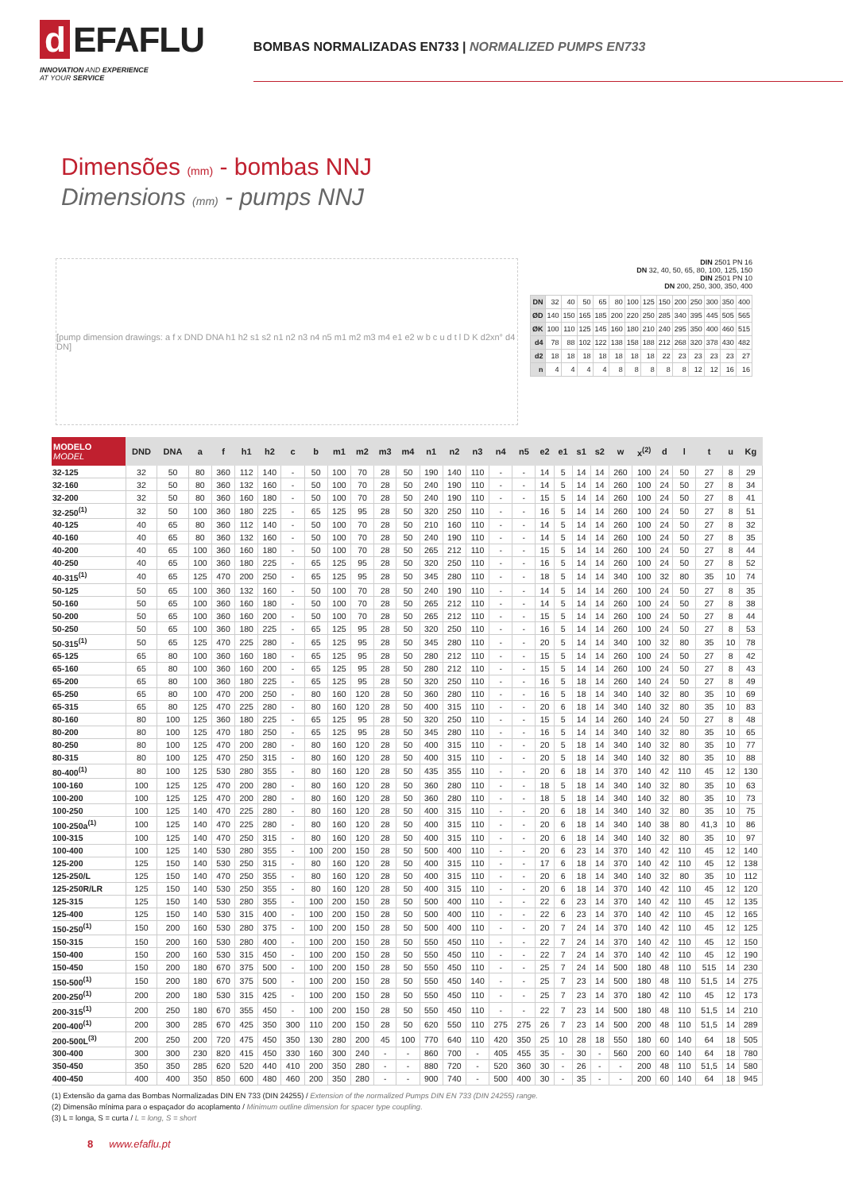d EFAFLU
INNOVATION AND EXPERIENCE
AT YOUR SERVICE
BOMBAS NORMALIZADAS EN733 | NORMALIZED PUMPS EN733
Dimensões (mm) - bombas NNJ
Dimensions (mm) - pumps NNJ
[pump dimension drawings: a f x DND DNA h1 h2 s1 s2 n1 n2 n3 n4 n5 m1 m2 m3 m4 e1 e2 w b c u d t l D K d2xn° d4 DN]
DIN 2501 PN 16
DN 32, 40, 50, 65, 80, 100, 125, 150
DIN 2501 PN 10
DN 200, 250, 300, 350, 400
| DN | 32 | 40 | 50 | 65 | 80 | 100 | 125 | 150 | 200 | 250 | 300 | 350 | 400 |
| ØD | 140 | 150 | 165 | 185 | 200 | 220 | 250 | 285 | 340 | 395 | 445 | 505 | 565 |
| ØK | 100 | 110 | 125 | 145 | 160 | 180 | 210 | 240 | 295 | 350 | 400 | 460 | 515 |
| d4 | 78 | 88 | 102 | 122 | 138 | 158 | 188 | 212 | 268 | 320 | 378 | 430 | 482 |
| d2 | 18 | 18 | 18 | 18 | 18 | 18 | 18 | 22 | 23 | 23 | 23 | 23 | 27 |
| n | 4 | 4 | 4 | 4 | 8 | 8 | 8 | 8 | 8 | 12 | 12 | 16 | 16 |
| MODELO MODEL | DND | DNA | a | f | h1 | h2 | c | b | m1 | m2 | m3 | m4 | n1 | n2 | n3 | n4 | n5 | e2 | e1 | s1 | s2 | w | x<sup>(2)</sup> | d | l | t | u | Kg |
| --- | --- | --- | --- | --- | --- | --- | --- | --- | --- | --- | --- | --- | --- | --- | --- | --- | --- | --- | --- | --- | --- | --- | --- | --- | --- | --- | --- | --- |
| 32-125 | 32 | 50 | 80 | 360 | 112 | 140 | - | 50 | 100 | 70 | 28 | 50 | 190 | 140 | 110 | - | - | 14 | 5 | 14 | 14 | 260 | 100 | 24 | 50 | 27 | 8 | 29 |
| 32-160 | 32 | 50 | 80 | 360 | 132 | 160 | - | 50 | 100 | 70 | 28 | 50 | 240 | 190 | 110 | - | - | 14 | 5 | 14 | 14 | 260 | 100 | 24 | 50 | 27 | 8 | 34 |
| 32-200 | 32 | 50 | 80 | 360 | 160 | 180 | - | 50 | 100 | 70 | 28 | 50 | 240 | 190 | 110 | - | - | 15 | 5 | 14 | 14 | 260 | 100 | 24 | 50 | 27 | 8 | 41 |
| 32-250<sup>(1)</sup> | 32 | 50 | 100 | 360 | 180 | 225 | - | 65 | 125 | 95 | 28 | 50 | 320 | 250 | 110 | - | - | 16 | 5 | 14 | 14 | 260 | 100 | 24 | 50 | 27 | 8 | 51 |
| 40-125 | 40 | 65 | 80 | 360 | 112 | 140 | - | 50 | 100 | 70 | 28 | 50 | 210 | 160 | 110 | - | - | 14 | 5 | 14 | 14 | 260 | 100 | 24 | 50 | 27 | 8 | 32 |
| 40-160 | 40 | 65 | 80 | 360 | 132 | 160 | - | 50 | 100 | 70 | 28 | 50 | 240 | 190 | 110 | - | - | 14 | 5 | 14 | 14 | 260 | 100 | 24 | 50 | 27 | 8 | 35 |
| 40-200 | 40 | 65 | 100 | 360 | 160 | 180 | - | 50 | 100 | 70 | 28 | 50 | 265 | 212 | 110 | - | - | 15 | 5 | 14 | 14 | 260 | 100 | 24 | 50 | 27 | 8 | 44 |
| 40-250 | 40 | 65 | 100 | 360 | 180 | 225 | - | 65 | 125 | 95 | 28 | 50 | 320 | 250 | 110 | - | - | 16 | 5 | 14 | 14 | 260 | 100 | 24 | 50 | 27 | 8 | 52 |
| 40-315<sup>(1)</sup> | 40 | 65 | 125 | 470 | 200 | 250 | - | 65 | 125 | 95 | 28 | 50 | 345 | 280 | 110 | - | - | 18 | 5 | 14 | 14 | 340 | 100 | 32 | 80 | 35 | 10 | 74 |
| 50-125 | 50 | 65 | 100 | 360 | 132 | 160 | - | 50 | 100 | 70 | 28 | 50 | 240 | 190 | 110 | - | - | 14 | 5 | 14 | 14 | 260 | 100 | 24 | 50 | 27 | 8 | 35 |
| 50-160 | 50 | 65 | 100 | 360 | 160 | 180 | - | 50 | 100 | 70 | 28 | 50 | 265 | 212 | 110 | - | - | 14 | 5 | 14 | 14 | 260 | 100 | 24 | 50 | 27 | 8 | 38 |
| 50-200 | 50 | 65 | 100 | 360 | 160 | 200 | - | 50 | 100 | 70 | 28 | 50 | 265 | 212 | 110 | - | - | 15 | 5 | 14 | 14 | 260 | 100 | 24 | 50 | 27 | 8 | 44 |
| 50-250 | 50 | 65 | 100 | 360 | 180 | 225 | - | 65 | 125 | 95 | 28 | 50 | 320 | 250 | 110 | - | - | 16 | 5 | 14 | 14 | 260 | 100 | 24 | 50 | 27 | 8 | 53 |
| 50-315<sup>(1)</sup> | 50 | 65 | 125 | 470 | 225 | 280 | - | 65 | 125 | 95 | 28 | 50 | 345 | 280 | 110 | - | - | 20 | 5 | 14 | 14 | 340 | 100 | 32 | 80 | 35 | 10 | 78 |
| 65-125 | 65 | 80 | 100 | 360 | 160 | 180 | - | 65 | 125 | 95 | 28 | 50 | 280 | 212 | 110 | - | - | 15 | 5 | 14 | 14 | 260 | 100 | 24 | 50 | 27 | 8 | 42 |
| 65-160 | 65 | 80 | 100 | 360 | 160 | 200 | - | 65 | 125 | 95 | 28 | 50 | 280 | 212 | 110 | - | - | 15 | 5 | 14 | 14 | 260 | 100 | 24 | 50 | 27 | 8 | 43 |
| 65-200 | 65 | 80 | 100 | 360 | 180 | 225 | - | 65 | 125 | 95 | 28 | 50 | 320 | 250 | 110 | - | - | 16 | 5 | 18 | 14 | 260 | 140 | 24 | 50 | 27 | 8 | 49 |
| 65-250 | 65 | 80 | 100 | 470 | 200 | 250 | - | 80 | 160 | 120 | 28 | 50 | 360 | 280 | 110 | - | - | 16 | 5 | 18 | 14 | 340 | 140 | 32 | 80 | 35 | 10 | 69 |
| 65-315 | 65 | 80 | 125 | 470 | 225 | 280 | - | 80 | 160 | 120 | 28 | 50 | 400 | 315 | 110 | - | - | 20 | 6 | 18 | 14 | 340 | 140 | 32 | 80 | 35 | 10 | 83 |
| 80-160 | 80 | 100 | 125 | 360 | 180 | 225 | - | 65 | 125 | 95 | 28 | 50 | 320 | 250 | 110 | - | - | 15 | 5 | 14 | 14 | 260 | 140 | 24 | 50 | 27 | 8 | 48 |
| 80-200 | 80 | 100 | 125 | 470 | 180 | 250 | - | 65 | 125 | 95 | 28 | 50 | 345 | 280 | 110 | - | - | 16 | 5 | 14 | 14 | 340 | 140 | 32 | 80 | 35 | 10 | 65 |
| 80-250 | 80 | 100 | 125 | 470 | 200 | 280 | - | 80 | 160 | 120 | 28 | 50 | 400 | 315 | 110 | - | - | 20 | 5 | 18 | 14 | 340 | 140 | 32 | 80 | 35 | 10 | 77 |
| 80-315 | 80 | 100 | 125 | 470 | 250 | 315 | - | 80 | 160 | 120 | 28 | 50 | 400 | 315 | 110 | - | - | 20 | 5 | 18 | 14 | 340 | 140 | 32 | 80 | 35 | 10 | 88 |
| 80-400<sup>(1)</sup> | 80 | 100 | 125 | 530 | 280 | 355 | - | 80 | 160 | 120 | 28 | 50 | 435 | 355 | 110 | - | - | 20 | 6 | 18 | 14 | 370 | 140 | 42 | 110 | 45 | 12 | 130 |
| 100-160 | 100 | 125 | 125 | 470 | 200 | 280 | - | 80 | 160 | 120 | 28 | 50 | 360 | 280 | 110 | - | - | 18 | 5 | 18 | 14 | 340 | 140 | 32 | 80 | 35 | 10 | 63 |
| 100-200 | 100 | 125 | 125 | 470 | 200 | 280 | - | 80 | 160 | 120 | 28 | 50 | 360 | 280 | 110 | - | - | 18 | 5 | 18 | 14 | 340 | 140 | 32 | 80 | 35 | 10 | 73 |
| 100-250 | 100 | 125 | 140 | 470 | 225 | 280 | - | 80 | 160 | 120 | 28 | 50 | 400 | 315 | 110 | - | - | 20 | 6 | 18 | 14 | 340 | 140 | 32 | 80 | 35 | 10 | 75 |
| 100-250a<sup>(1)</sup> | 100 | 125 | 140 | 470 | 225 | 280 | - | 80 | 160 | 120 | 28 | 50 | 400 | 315 | 110 | - | - | 20 | 6 | 18 | 14 | 340 | 140 | 38 | 80 | 41,3 | 10 | 86 |
| 100-315 | 100 | 125 | 140 | 470 | 250 | 315 | - | 80 | 160 | 120 | 28 | 50 | 400 | 315 | 110 | - | - | 20 | 6 | 18 | 14 | 340 | 140 | 32 | 80 | 35 | 10 | 97 |
| 100-400 | 100 | 125 | 140 | 530 | 280 | 355 | - | 100 | 200 | 150 | 28 | 50 | 500 | 400 | 110 | - | - | 20 | 6 | 23 | 14 | 370 | 140 | 42 | 110 | 45 | 12 | 140 |
| 125-200 | 125 | 150 | 140 | 530 | 250 | 315 | - | 80 | 160 | 120 | 28 | 50 | 400 | 315 | 110 | - | - | 17 | 6 | 18 | 14 | 370 | 140 | 42 | 110 | 45 | 12 | 138 |
| 125-250/L | 125 | 150 | 140 | 470 | 250 | 355 | - | 80 | 160 | 120 | 28 | 50 | 400 | 315 | 110 | - | - | 20 | 6 | 18 | 14 | 340 | 140 | 32 | 80 | 35 | 10 | 112 |
| 125-250R/LR | 125 | 150 | 140 | 530 | 250 | 355 | - | 80 | 160 | 120 | 28 | 50 | 400 | 315 | 110 | - | - | 20 | 6 | 18 | 14 | 370 | 140 | 42 | 110 | 45 | 12 | 120 |
| 125-315 | 125 | 150 | 140 | 530 | 280 | 355 | - | 100 | 200 | 150 | 28 | 50 | 500 | 400 | 110 | - | - | 22 | 6 | 23 | 14 | 370 | 140 | 42 | 110 | 45 | 12 | 135 |
| 125-400 | 125 | 150 | 140 | 530 | 315 | 400 | - | 100 | 200 | 150 | 28 | 50 | 500 | 400 | 110 | - | - | 22 | 6 | 23 | 14 | 370 | 140 | 42 | 110 | 45 | 12 | 165 |
| 150-250<sup>(1)</sup> | 150 | 200 | 160 | 530 | 280 | 375 | - | 100 | 200 | 150 | 28 | 50 | 500 | 400 | 110 | - | - | 20 | 7 | 24 | 14 | 370 | 140 | 42 | 110 | 45 | 12 | 125 |
| 150-315 | 150 | 200 | 160 | 530 | 280 | 400 | - | 100 | 200 | 150 | 28 | 50 | 550 | 450 | 110 | - | - | 22 | 7 | 24 | 14 | 370 | 140 | 42 | 110 | 45 | 12 | 150 |
| 150-400 | 150 | 200 | 160 | 530 | 315 | 450 | - | 100 | 200 | 150 | 28 | 50 | 550 | 450 | 110 | - | - | 22 | 7 | 24 | 14 | 370 | 140 | 42 | 110 | 45 | 12 | 190 |
| 150-450 | 150 | 200 | 180 | 670 | 375 | 500 | - | 100 | 200 | 150 | 28 | 50 | 550 | 450 | 110 | - | - | 25 | 7 | 24 | 14 | 500 | 180 | 48 | 110 | 515 | 14 | 230 |
| 150-500<sup>(1)</sup> | 150 | 200 | 180 | 670 | 375 | 500 | - | 100 | 200 | 150 | 28 | 50 | 550 | 450 | 140 | - | - | 25 | 7 | 23 | 14 | 500 | 180 | 48 | 110 | 51,5 | 14 | 275 |
| 200-250<sup>(1)</sup> | 200 | 200 | 180 | 530 | 315 | 425 | - | 100 | 200 | 150 | 28 | 50 | 550 | 450 | 110 | - | - | 25 | 7 | 23 | 14 | 370 | 180 | 42 | 110 | 45 | 12 | 173 |
| 200-315<sup>(1)</sup> | 200 | 250 | 180 | 670 | 355 | 450 | - | 100 | 200 | 150 | 28 | 50 | 550 | 450 | 110 | - | - | 22 | 7 | 23 | 14 | 500 | 180 | 48 | 110 | 51,5 | 14 | 210 |
| 200-400<sup>(1)</sup> | 200 | 300 | 285 | 670 | 425 | 350 | 300 | 110 | 200 | 150 | 28 | 50 | 620 | 550 | 110 | 275 | 275 | 26 | 7 | 23 | 14 | 500 | 200 | 48 | 110 | 51,5 | 14 | 289 |
| 200-500L<sup>(3)</sup> | 200 | 250 | 200 | 720 | 475 | 450 | 350 | 130 | 280 | 200 | 45 | 100 | 770 | 640 | 110 | 420 | 350 | 25 | 10 | 28 | 18 | 550 | 180 | 60 | 140 | 64 | 18 | 505 |
| 300-400 | 300 | 300 | 230 | 820 | 415 | 450 | 330 | 160 | 300 | 240 | - | - | 860 | 700 | - | 405 | 455 | 35 | - | 30 | - | 560 | 200 | 60 | 140 | 64 | 18 | 780 |
| 350-450 | 350 | 350 | 285 | 620 | 520 | 440 | 410 | 200 | 350 | 280 | - | - | 880 | 720 | - | 520 | 360 | 30 | - | 26 | - | - | 200 | 48 | 110 | 51,5 | 14 | 580 |
| 400-450 | 400 | 400 | 350 | 850 | 600 | 480 | 460 | 200 | 350 | 280 | - | - | 900 | 740 | - | 500 | 400 | 30 | - | 35 | - | - | 200 | 60 | 140 | 64 | 18 | 945 |
(1) Extensão da gama das Bombas Normalizadas DIN EN 733 (DIN 24255) / Extension of the normalized Pumps DIN EN 733 (DIN 24255) range.
(2) Dimensão mínima para o espaçador do acoplamento / Minimum outline dimension for spacer type coupling.
(3) L = longa, S = curta / L = long, S = short
8 www.efaflu.pt